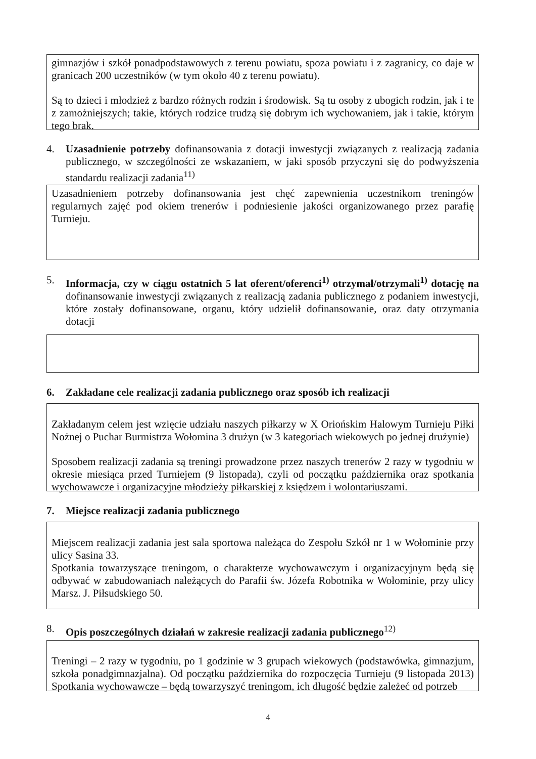gimnazjów i szkół ponadpodstawowych z terenu powiatu, spoza powiatu i z zagranicy, co daje w granicach 200 uczestników (w tym około 40 z terenu powiatu).
Są to dzieci i młodzież z bardzo różnych rodzin i środowisk. Są tu osoby z ubogich rodzin, jak i te z zamożniejszych; takie, których rodzice trudzą się dobrym ich wychowaniem, jak i takie, którym tego brak.
4. Uzasadnienie potrzeby dofinansowania z dotacji inwestycji związanych z realizacją zadania publicznego, w szczególności ze wskazaniem, w jaki sposób przyczyni się do podwyższenia standardu realizacji zadania<sup>11)</sup>
Uzasadnieniem potrzeby dofinansowania jest chęć zapewnienia uczestnikom treningów regularnych zajęć pod okiem trenerów i podniesienie jakości organizowanego przez parafię Turnieju.
5. Informacja, czy w ciągu ostatnich 5 lat oferent/oferenci<sup>1)</sup> otrzymał/otrzymali<sup>1)</sup> dotację na dofinansowanie inwestycji związanych z realizacją zadania publicznego z podaniem inwestycji, które zostały dofinansowane, organu, który udzielił dofinansowanie, oraz daty otrzymania dotacji
6. Zakładane cele realizacji zadania publicznego oraz sposób ich realizacji
Zakładanym celem jest wzięcie udziału naszych piłkarzy w X Oriońskim Halowym Turnieju Piłki Nożnej o Puchar Burmistrza Wołomina 3 drużyn (w 3 kategoriach wiekowych po jednej drużynie)
Sposobem realizacji zadania są treningi prowadzone przez naszych trenerów 2 razy w tygodniu w okresie miesiąca przed Turniejem (9 listopada), czyli od początku października oraz spotkania wychowawcze i organizacyjne młodzieży piłkarskiej z księdzem i wolontariuszami.
7. Miejsce realizacji zadania publicznego
Miejscem realizacji zadania jest sala sportowa należąca do Zespołu Szkół nr 1 w Wołominie przy ulicy Sasina 33.
Spotkania towarzyszące treningom, o charakterze wychowawczym i organizacyjnym będą się odbywać w zabudowaniach należących do Parafii św. Józefa Robotnika w Wołominie, przy ulicy Marsz. J. Piłsudskiego 50.
8. Opis poszczególnych działań w zakresie realizacji zadania publicznego<sup>12)</sup>
Treningi – 2 razy w tygodniu, po 1 godzinie w 3 grupach wiekowych (podstawówka, gimnazjum, szkoła ponadgimnazjalna). Od początku października do rozpoczęcia Turnieju (9 listopada 2013) Spotkania wychowawcze – będą towarzyszyć treningom, ich długość będzie zależeć od potrzeb
4